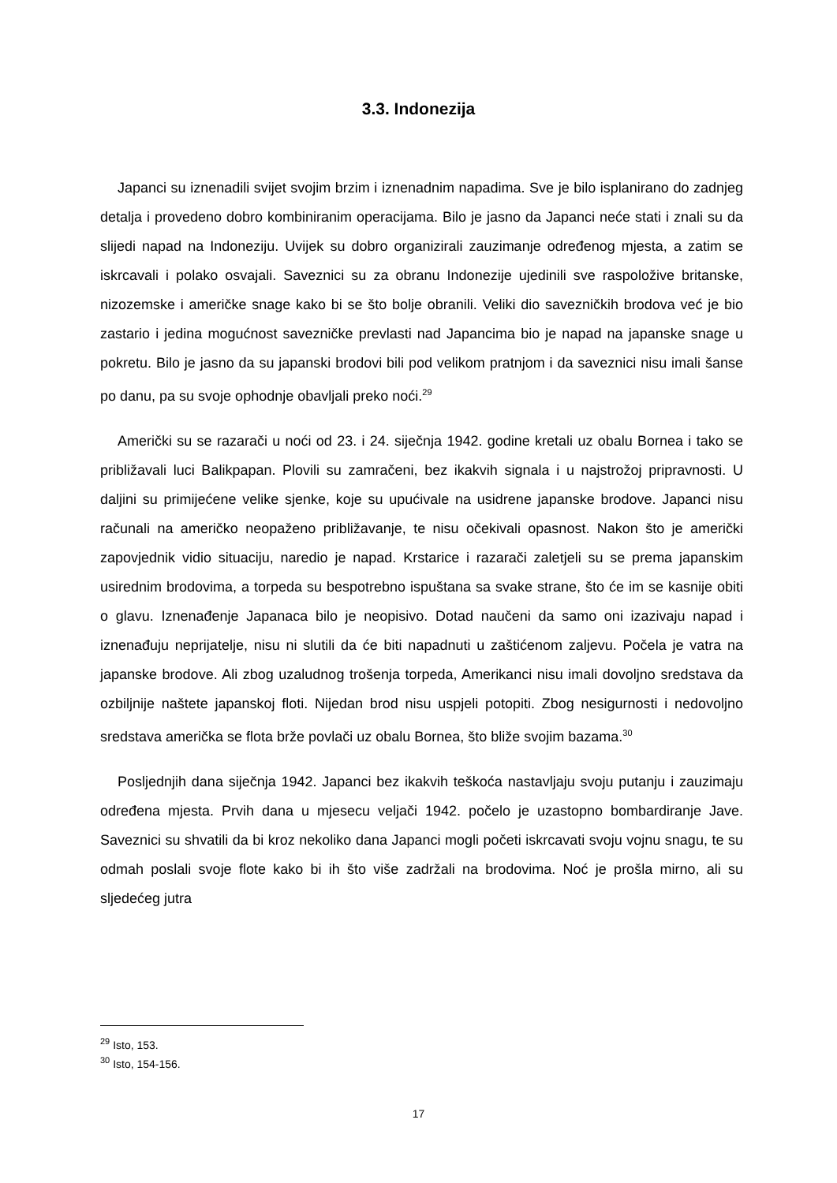3.3. Indonezija
Japanci su iznenadili svijet svojim brzim i iznenadnim napadima. Sve je bilo isplanirano do zadnjeg detalja i provedeno dobro kombiniranim operacijama. Bilo je jasno da Japanci neće stati i znali su da slijedi napad na Indoneziju. Uvijek su dobro organizirali zauzimanje određenog mjesta, a zatim se iskrcavali i polako osvajali. Saveznici su za obranu Indonezije ujedinili sve raspoložive britanske, nizozemske i američke snage kako bi se što bolje obranili. Veliki dio savezničkih brodova već je bio zastario i jedina mogućnost savezničke prevlasti nad Japancima bio je napad na japanske snage u pokretu. Bilo je jasno da su japanski brodovi bili pod velikom pratnjom i da saveznici nisu imali šanse po danu, pa su svoje ophodnje obavljali preko noći.<sup>29</sup>
Američki su se razarači u noći od 23. i 24. siječnja 1942. godine kretali uz obalu Bornea i tako se približavali luci Balikpapan. Plovili su zamračeni, bez ikakvih signala i u najstrožoj pripravnosti. U daljini su primijećene velike sjenke, koje su upućivale na usidrene japanske brodove. Japanci nisu računali na američko neopaženo približavanje, te nisu očekivali opasnost. Nakon što je američki zapovjednik vidio situaciju, naredio je napad. Krstarice i razarači zaletjeli su se prema japanskim usirednim brodovima, a torpeda su bespotrebno ispuštana sa svake strane, što će im se kasnije obiti o glavu. Iznenađenje Japanaca bilo je neopisivo. Dotad naučeni da samo oni izazivaju napad i iznenađuju neprijatelje, nisu ni slutili da će biti napadnuti u zaštićenom zaljevu. Počela je vatra na japanske brodove. Ali zbog uzaludnog trošenja torpeda, Amerikanci nisu imali dovoljno sredstava da ozbiljnije naštete japanskoj floti. Nijedan brod nisu uspjeli potopiti. Zbog nesigurnosti i nedovoljno sredstava američka se flota brže povlači uz obalu Bornea, što bliže svojim bazama.<sup>30</sup>
Posljednjih dana siječnja 1942. Japanci bez ikakvih teškoća nastavljaju svoju putanju i zauzimaju određena mjesta. Prvih dana u mjesecu veljači 1942. počelo je uzastopno bombardiranje Jave. Saveznici su shvatili da bi kroz nekoliko dana Japanci mogli početi iskrcavati svoju vojnu snagu, te su odmah poslali svoje flote kako bi ih što više zadržali na brodovima. Noć je prošla mirno, ali su sljedećeg jutra
<sup>29</sup> Isto, 153.
<sup>30</sup> Isto, 154-156.
17